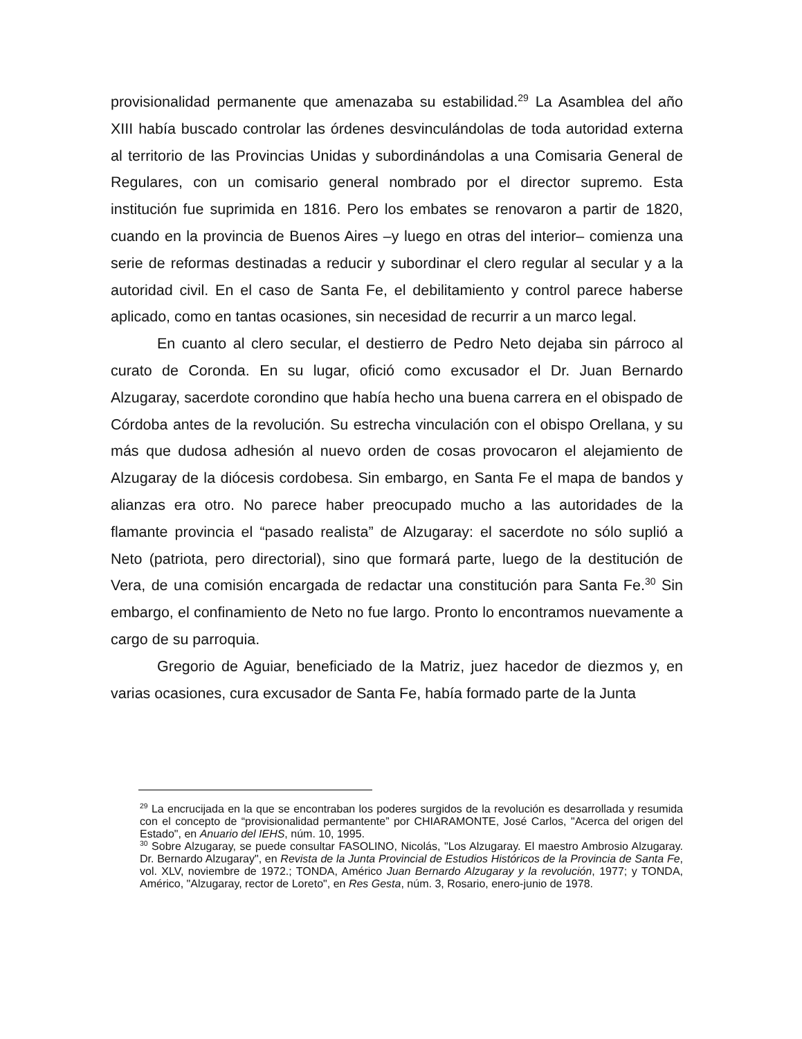provisionalidad permanente que amenazaba su estabilidad.<sup>29</sup> La Asamblea del año XIII había buscado controlar las órdenes desvinculándolas de toda autoridad externa al territorio de las Provincias Unidas y subordinándolas a una Comisaria General de Regulares, con un comisario general nombrado por el director supremo. Esta institución fue suprimida en 1816. Pero los embates se renovaron a partir de 1820, cuando en la provincia de Buenos Aires –y luego en otras del interior– comienza una serie de reformas destinadas a reducir y subordinar el clero regular al secular y a la autoridad civil. En el caso de Santa Fe, el debilitamiento y control parece haberse aplicado, como en tantas ocasiones, sin necesidad de recurrir a un marco legal.
En cuanto al clero secular, el destierro de Pedro Neto dejaba sin párroco al curato de Coronda. En su lugar, ofició como excusador el Dr. Juan Bernardo Alzugaray, sacerdote corondino que había hecho una buena carrera en el obispado de Córdoba antes de la revolución. Su estrecha vinculación con el obispo Orellana, y su más que dudosa adhesión al nuevo orden de cosas provocaron el alejamiento de Alzugaray de la diócesis cordobesa. Sin embargo, en Santa Fe el mapa de bandos y alianzas era otro. No parece haber preocupado mucho a las autoridades de la flamante provincia el “pasado realista” de Alzugaray: el sacerdote no sólo suplió a Neto (patriota, pero directorial), sino que formará parte, luego de la destitución de Vera, de una comisión encargada de redactar una constitución para Santa Fe.<sup>30</sup> Sin embargo, el confinamiento de Neto no fue largo. Pronto lo encontramos nuevamente a cargo de su parroquia.
Gregorio de Aguiar, beneficiado de la Matriz, juez hacedor de diezmos y, en varias ocasiones, cura excusador de Santa Fe, había formado parte de la Junta
<sup>29</sup> La encrucijada en la que se encontraban los poderes surgidos de la revolución es desarrollada y resumida con el concepto de “provisionalidad permantente” por CHIARAMONTE, José Carlos, "Acerca del origen del Estado", en Anuario del IEHS, núm. 10, 1995.
<sup>30</sup> Sobre Alzugaray, se puede consultar FASOLINO, Nicolás, "Los Alzugaray. El maestro Ambrosio Alzugaray. Dr. Bernardo Alzugaray", en Revista de la Junta Provincial de Estudios Históricos de la Provincia de Santa Fe, vol. XLV, noviembre de 1972.; TONDA, Américo Juan Bernardo Alzugaray y la revolución, 1977; y TONDA, Américo, "Alzugaray, rector de Loreto", en Res Gesta, núm. 3, Rosario, enero-junio de 1978.